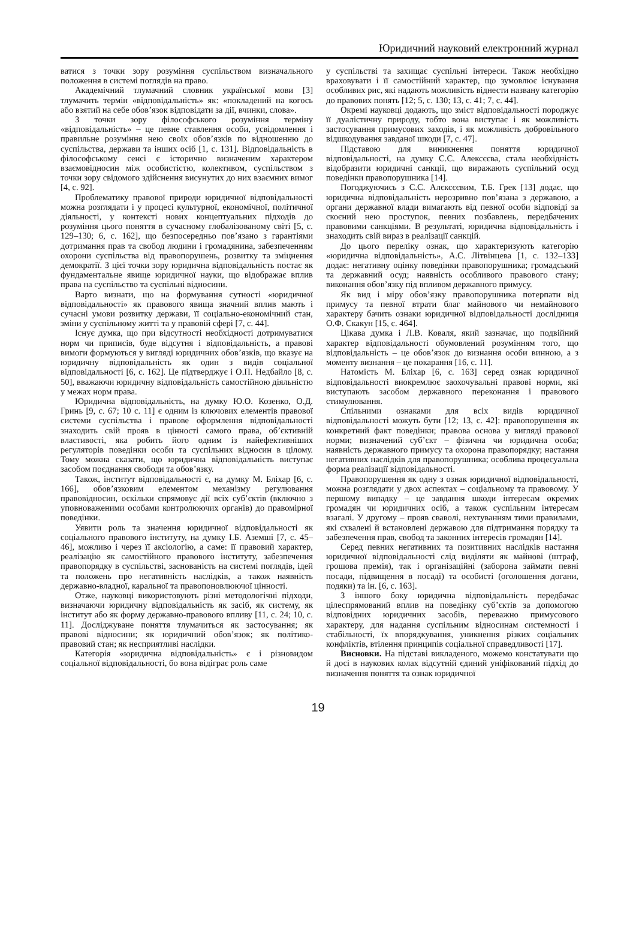Юридичний науковий електронний журнал
ватися з точки зору розуміння суспільством визначального положення в системі поглядів на право.
Академічний тлумачний словник української мови [3] тлумачить термін «відповідальність» як: «покладений на когось або взятий на себе обов’язок відповідати за дії, вчинки, слова».
З точки зору філософського розуміння терміну «відповідальність» – це певне ставлення особи, усвідомлення і правильне розуміння нею своїх обов’язків по відношенню до суспільства, держави та інших осіб [1, с. 131]. Відповідальність в філософському сенсі є історично визначеним характером взаємовідносин між особистістю, колективом, суспільством з точки зору свідомого здійснення висунутих до них взаємних вимог [4, с. 92].
Проблематику правової природи юридичної відповідальності можна розглядати і у процесі культурної, економічної, політичної діяльності, у контексті нових концептуальних підходів до розуміння цього поняття в сучасному глобалізованому світі [5, с. 129–130; 6, с. 162], що безпосередньо пов’язано з гарантіями дотримання прав та свобод людини і громадянина, забезпеченням охорони суспільства від правопорушень, розвитку та зміцнення демократії. З цієї точки зору юридична відповідальність постає як фундаментальне явище юридичної науки, що відображає вплив права на суспільство та суспільні відносини.
Варто визнати, що на формування сутності «юридичної відповідальності» як правового явища значний вплив мають і сучасні умови розвитку держави, її соціально-економічний стан, зміни у суспільному житті та у правовій сфері [7, с. 44].
Існує думка, що при відсутності необхідності дотримуватися норм чи приписів, буде відсутня і відповідальність, а правові вимоги формуються у вигляді юридичних обов’язків, що вказує на юридичну відповідальність як один з видів соціальної відповідальності [6, с. 162]. Це підтверджує і О.П. Недбайло [8, с. 50], вважаючи юридичну відповідальність самостійною діяльністю у межах норм права.
Юридична відповідальність, на думку Ю.О. Козенко, О.Д. Гринь [9, с. 67; 10 с. 11] є одним із ключових елементів правової системи суспільства і правове оформлення відповідальності знаходить свій прояв в цінності самого права, об’єктивній властивості, яка робить його одним із найефективніших регуляторів поведінки особи та суспільних відносин в цілому. Тому можна сказати, що юридична відповідальність виступає засобом поєднання свободи та обов’язку.
Також, інститут відповідальності є, на думку М. Бліхар [6, с. 166], обов’язковим елементом механізму регулювання правовідносин, оскільки спрямовує дії всіх суб’єктів (включно з уповноваженими особами контролюючих органів) до правомірної поведінки.
Уявити роль та значення юридичної відповідальності як соціального правового інституту, на думку І.Б. Аземші [7, с. 45–46], можливо і через її аксіологію, а саме: її правовий характер, реалізацію як самостійного правового інституту, забезпечення правопорядку в суспільстві, заснованість на системі поглядів, ідей та положень про негативність наслідків, а також наявність державно-владної, каральної та правопоновлюючої цінності.
Отже, науковці використовують різні методологічні підходи, визначаючи юридичну відповідальність як засіб, як систему, як інститут або як форму державно-правового впливу [11, с. 24; 10, с. 11]. Досліджуване поняття тлумачиться як застосування; як правові відносини; як юридичний обов’язок; як політико- правовий стан; як несприятливі наслідки.
Категорія «юридична відповідальність» є і різновидом соціальної відповідальності, бо вона відіграє роль саме
у суспільстві та захищає суспільні інтереси. Також необхідно враховувати і її самостійний характер, що зумовлює існування особливих рис, які надають можливість віднести названу категорію до правових понять [12; 5, с. 130; 13, с. 41; 7, с. 44].
Окремі науковці додають, що зміст відповідальності породжує її дуалістичну природу, тобто вона виступає і як можливість застосування примусових заходів, і як можливість добровільного відшкодування завданої шкоди [7, с. 47].
Підставою для виникнення поняття юридичної відповідальності, на думку С.С. Алексєєва, стала необхідність відобразити юридичні санкції, що виражають суспільний осуд поведінки правопорушника [14].
Погоджуючись з С.С. Алєксєєвим, Т.Б. Грек [13] додає, що юридична відповідальність нерозривно пов’язана з державою, а органи державної влади вимагають від певної особи відповіді за скоєний нею проступок, певних позбавлень, передбачених правовими санкціями. В результаті, юридична відповідальність і знаходить свій вираз в реалізації санкцій.
До цього переліку ознак, що характеризують категорію «юридична відповідальність», А.С. Літвінцева [1, с. 132–133] додає: негативну оцінку поведінки правопорушника; громадський та державний осуд; наявність особливого правового стану; виконання обов’язку під впливом державного примусу.
Як вид і міру обов’язку правопорушника потерпати від примусу та певної втрати благ майнового чи немайнового характеру бачить ознаки юридичної відповідальності дослідниця О.Ф. Скакун [15, с. 464].
Цікава думка і Л.В. Коваля, який зазначає, що подвійний характер відповідальності обумовлений розумінням того, що відповідальність – це обов’язок до визнання особи винною, а з моменту визнання – це покарання [16, с. 11].
Натомість М. Бліхар [6, с. 163] серед ознак юридичної відповідальності виокремлює заохочувальні правові норми, які виступають засобом державного переконання і правового стимулювання.
Спільними ознаками для всіх видів юридичної відповідальності можуть бути [12; 13, с. 42]: правопорушення як конкретний факт поведінки; правова основа у вигляді правової норми; визначений суб’єкт – фізична чи юридична особа; наявність державного примусу та охорона правопорядку; настання негативних наслідків для правопорушника; особлива процесуальна форма реалізації відповідальності.
Правопорушення як одну з ознак юридичної відповідальності, можна розглядати у двох аспектах – соціальному та правовому. У першому випадку – це завдання шкоди інтересам окремих громадян чи юридичних осіб, а також суспільним інтересам взагалі. У другому – прояв сваволі, нехтуванням тими правилами, які схвалені й встановлені державою для підтримання порядку та забезпечення прав, свобод та законних інтересів громадян [14].
Серед певних негативних та позитивних наслідків настання юридичної відповідальності слід виділяти як майнові (штраф, грошова премія), так і організаційні (заборона займати певні посади, підвищення в посаді) та особисті (оголошення догани, подяки) та ін. [6, с. 163].
З іншого боку юридична відповідальність передбачає цілеспрямований вплив на поведінку суб’єктів за допомогою відповідних юридичних засобів, переважно примусового характеру, для надання суспільним відносинам системності і стабільності, їх впорядкування, уникнення різких соціальних конфліктів, втілення принципів соціальної справедливості [17].
Висновки. На підставі викладеного, можемо констатувати що й досі в наукових колах відсутній єдиний уніфікований підхід до визначення поняття та ознак юридичної
19